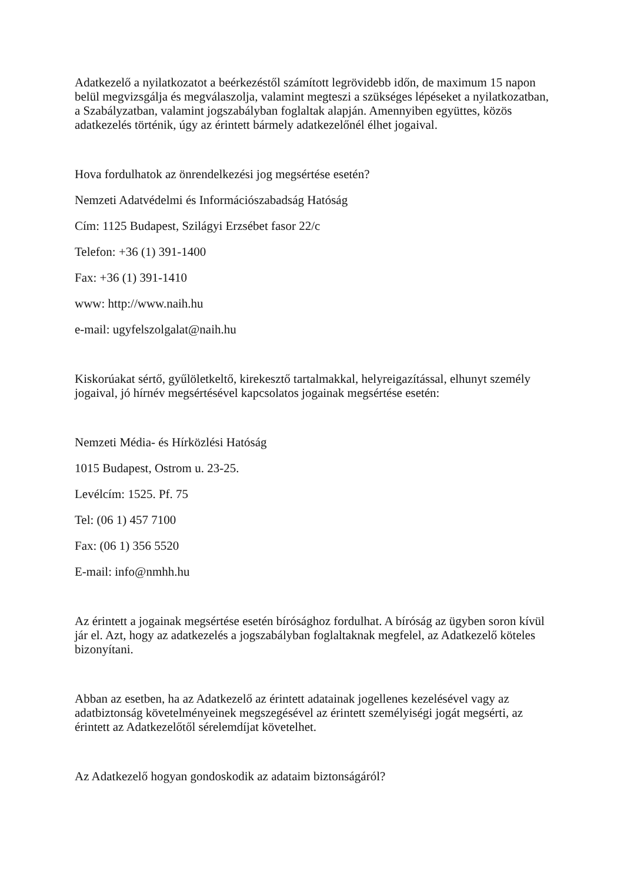Adatkezelő a nyilatkozatot a beérkezéstől számított legrövidebb időn, de maximum 15 napon belül megvizsgálja és megválaszolja, valamint megteszi a szükséges lépéseket a nyilatkozatban, a Szabályzatban, valamint jogszabályban foglaltak alapján. Amennyiben együttes, közös adatkezelés történik, úgy az érintett bármely adatkezelőnél élhet jogaival.
Hova fordulhatok az önrendelkezési jog megsértése esetén?
Nemzeti Adatvédelmi és Információszabadság Hatóság
Cím: 1125 Budapest, Szilágyi Erzsébet fasor 22/c
Telefon: +36 (1) 391-1400
Fax: +36 (1) 391-1410
www: http://www.naih.hu
e-mail: ugyfelszolgalat@naih.hu
Kiskorúakat sértő, gyűlöletkeltő, kirekesztő tartalmakkal, helyreigazítással, elhunyt személy jogaival, jó hírnév megsértésével kapcsolatos jogainak megsértése esetén:
Nemzeti Média- és Hírközlési Hatóság
1015 Budapest, Ostrom u. 23-25.
Levélcím: 1525. Pf. 75
Tel: (06 1) 457 7100
Fax: (06 1) 356 5520
E-mail: info@nmhh.hu
Az érintett a jogainak megsértése esetén bírósághoz fordulhat. A bíróság az ügyben soron kívül jár el. Azt, hogy az adatkezelés a jogszabályban foglaltaknak megfelel, az Adatkezelő köteles bizonyítani.
Abban az esetben, ha az Adatkezelő az érintett adatainak jogellenes kezelésével vagy az adatbiztonság követelményeinek megszegésével az érintett személyiségi jogát megsérti, az érintett az Adatkezelőtől sérelemdíjat követelhet.
Az Adatkezelő hogyan gondoskodik az adataim biztonságáról?